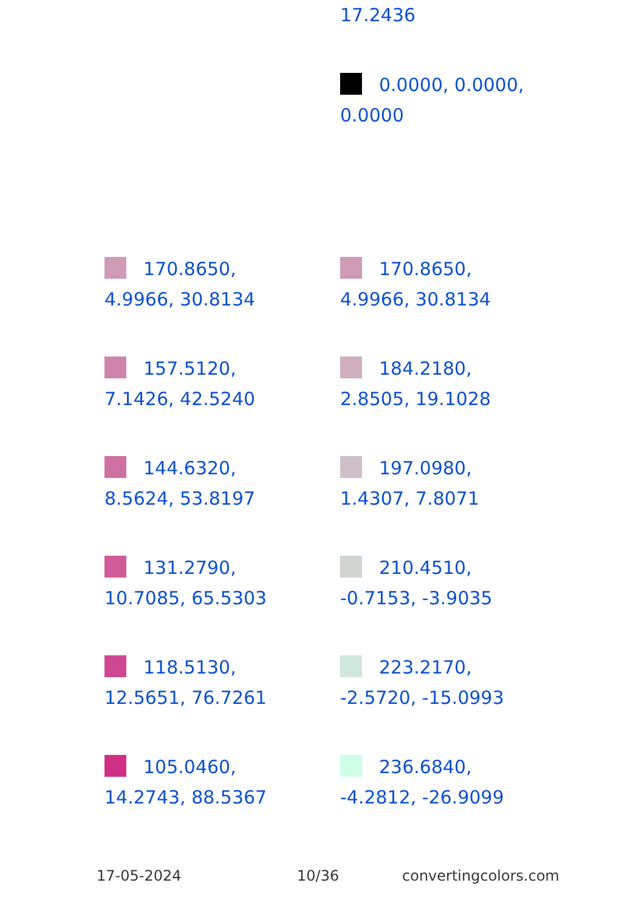17.2436
0.0000, 0.0000, 0.0000
170.8650, 4.9966, 30.8134
170.8650, 4.9966, 30.8134
157.5120, 7.1426, 42.5240
184.2180, 2.8505, 19.1028
144.6320, 8.5624, 53.8197
197.0980, 1.4307, 7.8071
131.2790, 10.7085, 65.5303
210.4510, -0.7153, -3.9035
118.5130, 12.5651, 76.7261
223.2170, -2.5720, -15.0993
105.0460, 14.2743, 88.5367
236.6840, -4.2812, -26.9099
17-05-2024 10/36 convertingcolors.com